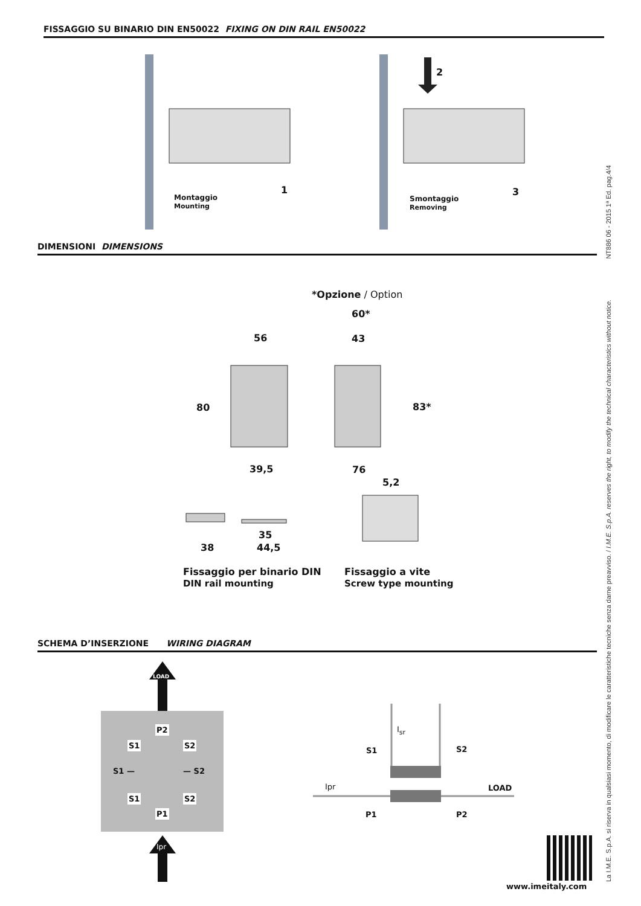FISSAGGIO SU BINARIO DIN EN50022 FIXING ON DIN RAIL EN50022
2
1 3
Montaggio
Mounting
Smontaggio
Removing
DIMENSIONI DIMENSIONS
*Opzione / Option
56
60*
43
80 83*
39,5 76
5,2
35
38 44,5
Fissaggio per binario DIN
DIN rail mounting
Fissaggio a vite
Screw type mounting
SCHEMA D’INSERZIONE WIRING DIAGRAM
LOAD
P2
S1 S2
S1 — — S2
S1 S2
P1
Ipr
I<sub>sr</sub>
S1 S2
Ipr LOAD
P1 P2
www.imeitaly.com
La I.M.E. S.p.A. si riserva in qualsiasi momento, di modificare le caratteristiche tecniche senza darne preavviso. / I.M.E. S.p.A. reserves the right, to modify the technical characteristics without notice. NT886 06 - 2015 1ª Ed. pag.4/4